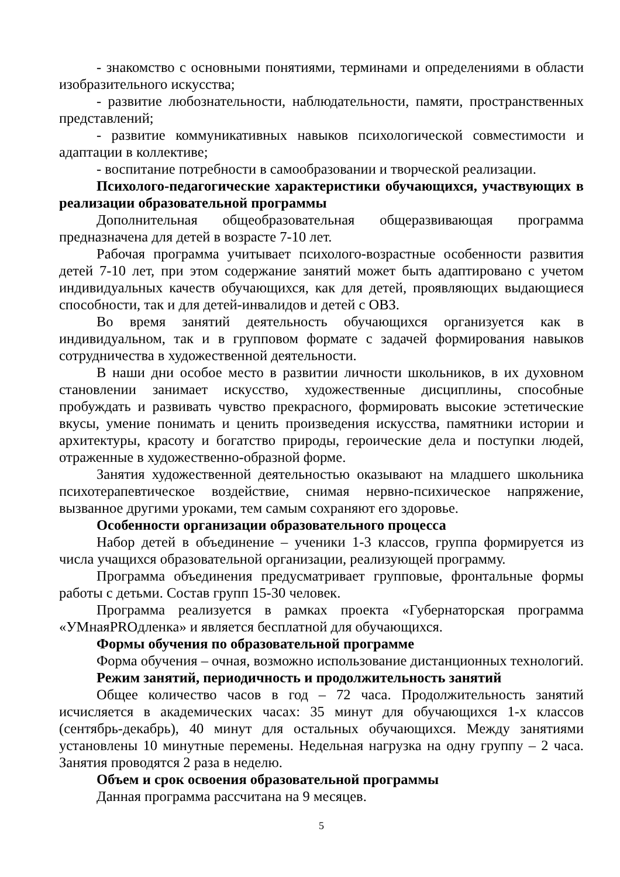- знакомство с основными понятиями, терминами и определениями в области изобразительного искусства;
- развитие любознательности, наблюдательности, памяти, пространственных представлений;
- развитие коммуникативных навыков психологической совместимости и адаптации в коллективе;
- воспитание потребности в самообразовании и творческой реализации.
Психолого-педагогические характеристики обучающихся, участвующих в реализации образовательной программы
Дополнительная общеобразовательная общеразвивающая программа предназначена для детей в возрасте 7-10 лет.
Рабочая программа учитывает психолого-возрастные особенности развития детей 7-10 лет, при этом содержание занятий может быть адаптировано с учетом индивидуальных качеств обучающихся, как для детей, проявляющих выдающиеся способности, так и для детей-инвалидов и детей с ОВЗ.
Во время занятий деятельность обучающихся организуется как в индивидуальном, так и в групповом формате с задачей формирования навыков сотрудничества в художественной деятельности.
В наши дни особое место в развитии личности школьников, в их духовном становлении занимает искусство, художественные дисциплины, способные пробуждать и развивать чувство прекрасного, формировать высокие эстетические вкусы, умение понимать и ценить произведения искусства, памятники истории и архитектуры, красоту и богатство природы, героические дела и поступки людей, отраженные в художественно-образной форме.
Занятия художественной деятельностью оказывают на младшего школьника психотерапевтическое воздействие, снимая нервно-психическое напряжение, вызванное другими уроками, тем самым сохраняют его здоровье.
Особенности организации образовательного процесса
Набор детей в объединение – ученики 1-3 классов, группа формируется из числа учащихся образовательной организации, реализующей программу.
Программа объединения предусматривает групповые, фронтальные формы работы с детьми. Состав групп 15-30 человек.
Программа реализуется в рамках проекта «Губернаторская программа «УМнаяPROдленка» и является бесплатной для обучающихся.
Формы обучения по образовательной программе
Форма обучения – очная, возможно использование дистанционных технологий.
Режим занятий, периодичность и продолжительность занятий
Общее количество часов в год – 72 часа. Продолжительность занятий исчисляется в академических часах: 35 минут для обучающихся 1-х классов (сентябрь-декабрь), 40 минут для остальных обучающихся. Между занятиями установлены 10 минутные перемены. Недельная нагрузка на одну группу – 2 часа. Занятия проводятся 2 раза в неделю.
Объем и срок освоения образовательной программы
Данная программа рассчитана на 9 месяцев.
5